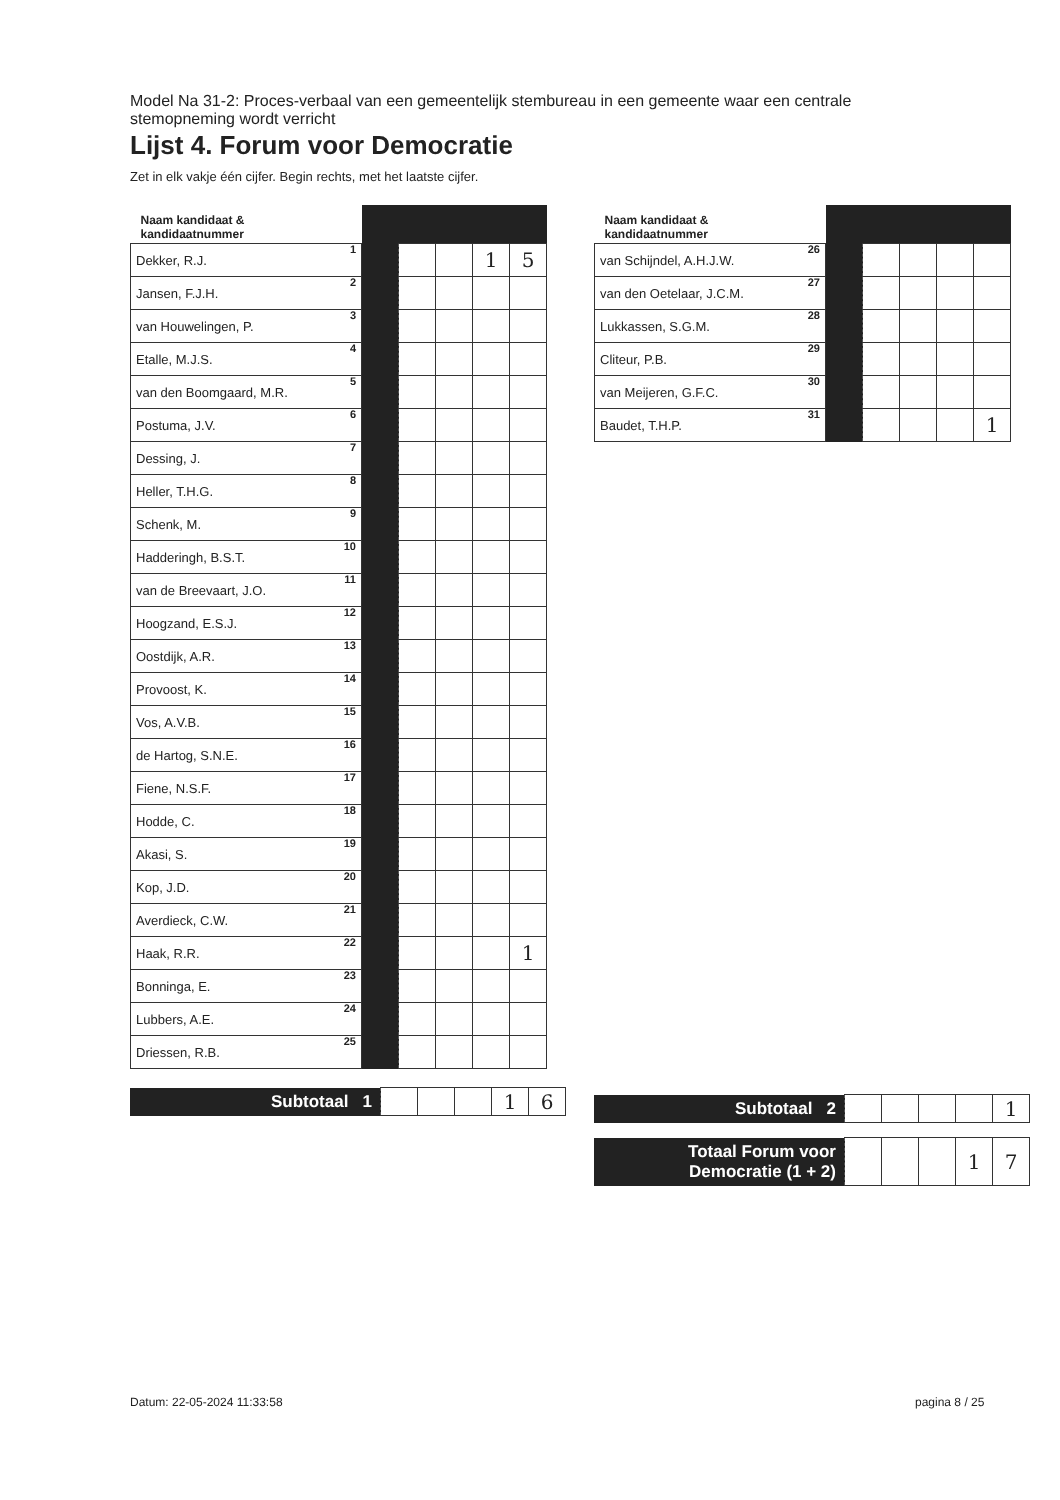Model Na 31-2: Proces-verbaal van een gemeentelijk stembureau in een gemeente waar een centrale stemopneming wordt verricht
Lijst 4. Forum voor Democratie
Zet in elk vakje één cijfer. Begin rechts, met het laatste cijfer.
| Naam kandidaat & kandidaatnummer | | | | | |
| --- | --- | --- | --- | --- | --- |
| Dekker, R.J. 1 | | | | 1 | 5 |
| Jansen, F.J.H. 2 | | | | | |
| van Houwelingen, P. 3 | | | | | |
| Etalle, M.J.S. 4 | | | | | |
| van den Boomgaard, M.R. 5 | | | | | |
| Postuma, J.V. 6 | | | | | |
| Dessing, J. 7 | | | | | |
| Heller, T.H.G. 8 | | | | | |
| Schenk, M. 9 | | | | | |
| Hadderingh, B.S.T. 10 | | | | | |
| van de Breevaart, J.O. 11 | | | | | |
| Hoogzand, E.S.J. 12 | | | | | |
| Oostdijk, A.R. 13 | | | | | |
| Provoost, K. 14 | | | | | |
| Vos, A.V.B. 15 | | | | | |
| de Hartog, S.N.E. 16 | | | | | |
| Fiene, N.S.F. 17 | | | | | |
| Hodde, C. 18 | | | | | |
| Akasi, S. 19 | | | | | |
| Kop, J.D. 20 | | | | | |
| Averdieck, C.W. 21 | | | | | |
| Haak, R.R. 22 | | | | | 1 |
| Bonninga, E. 23 | | | | | |
| Lubbers, A.E. 24 | | | | | |
| Driessen, R.B. 25 | | | | | |
| Subtotaal 1 | | | | 1 | 6 |
| Naam kandidaat & kandidaatnummer | | | | | |
| --- | --- | --- | --- | --- | --- |
| van Schijndel, A.H.J.W. 26 | | | | | |
| van den Oetelaar, J.C.M. 27 | | | | | |
| Lukkassen, S.G.M. 28 | | | | | |
| Cliteur, P.B. 29 | | | | | |
| van Meijeren, G.F.C. 30 | | | | | |
| Baudet, T.H.P. 31 | | | | | 1 |
| Subtotaal 2 | | | | | 1 |
| Totaal Forum voor Democratie (1 + 2) | | | | 1 | 7 |
Datum: 22-05-2024 11:33:58 pagina 8 / 25